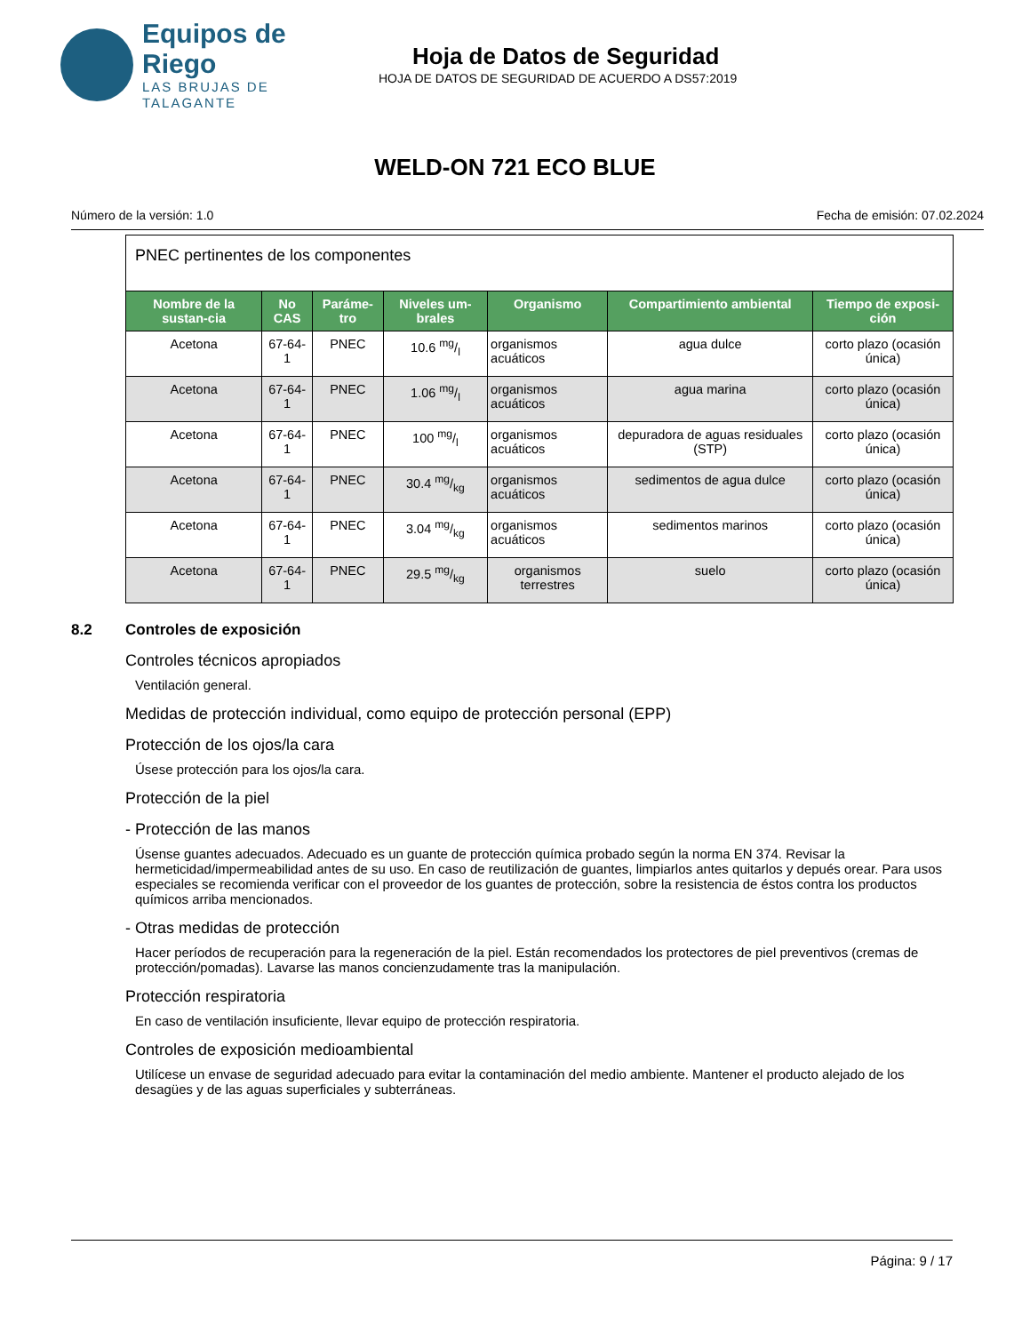Equipos de Riego
LAS BRUJAS DE TALAGANTE
Hoja de Datos de Seguridad
HOJA DE DATOS DE SEGURIDAD DE ACUERDO A DS57:2019
WELD-ON 721 ECO BLUE
Número de la versión: 1.0 Fecha de emisión: 07.02.2024
| PNEC pertinentes de los componentes | | | | | | |
| Nombre de la sustan-cia | No CAS | Paráme-tro | Niveles um-brales | Organismo | Compartimiento ambiental | Tiempo de exposi-ción |
| Acetona | 67-64-1 | PNEC | 10.6 mg/l | organismos acuáticos | agua dulce | corto plazo (ocasión única) |
| Acetona | 67-64-1 | PNEC | 1.06 mg/l | organismos acuáticos | agua marina | corto plazo (ocasión única) |
| Acetona | 67-64-1 | PNEC | 100 mg/l | organismos acuáticos | depuradora de aguas residuales (STP) | corto plazo (ocasión única) |
| Acetona | 67-64-1 | PNEC | 30.4 mg/kg | organismos acuáticos | sedimentos de agua dulce | corto plazo (ocasión única) |
| Acetona | 67-64-1 | PNEC | 3.04 mg/kg | organismos acuáticos | sedimentos marinos | corto plazo (ocasión única) |
| Acetona | 67-64-1 | PNEC | 29.5 mg/kg | organismos terrestres | suelo | corto plazo (ocasión única) |
8.2 Controles de exposición
Controles técnicos apropiados
Ventilación general.
Medidas de protección individual, como equipo de protección personal (EPP)
Protección de los ojos/la cara
Úsese protección para los ojos/la cara.
Protección de la piel
- Protección de las manos
Úsense guantes adecuados. Adecuado es un guante de protección química probado según la norma EN 374. Revisar la hermeticidad/impermeabilidad antes de su uso. En caso de reutilización de guantes, limpiarlos antes quitarlos y depués orear. Para usos especiales se recomienda verificar con el proveedor de los guantes de protección, sobre la resistencia de éstos contra los productos químicos arriba mencionados.
- Otras medidas de protección
Hacer períodos de recuperación para la regeneración de la piel. Están recomendados los protectores de piel preventivos (cremas de protección/pomadas). Lavarse las manos concienzudamente tras la manipulación.
Protección respiratoria
En caso de ventilación insuficiente, llevar equipo de protección respiratoria.
Controles de exposición medioambiental
Utilícese un envase de seguridad adecuado para evitar la contaminación del medio ambiente. Mantener el producto alejado de los desagües y de las aguas superficiales y subterráneas.
Página: 9 / 17